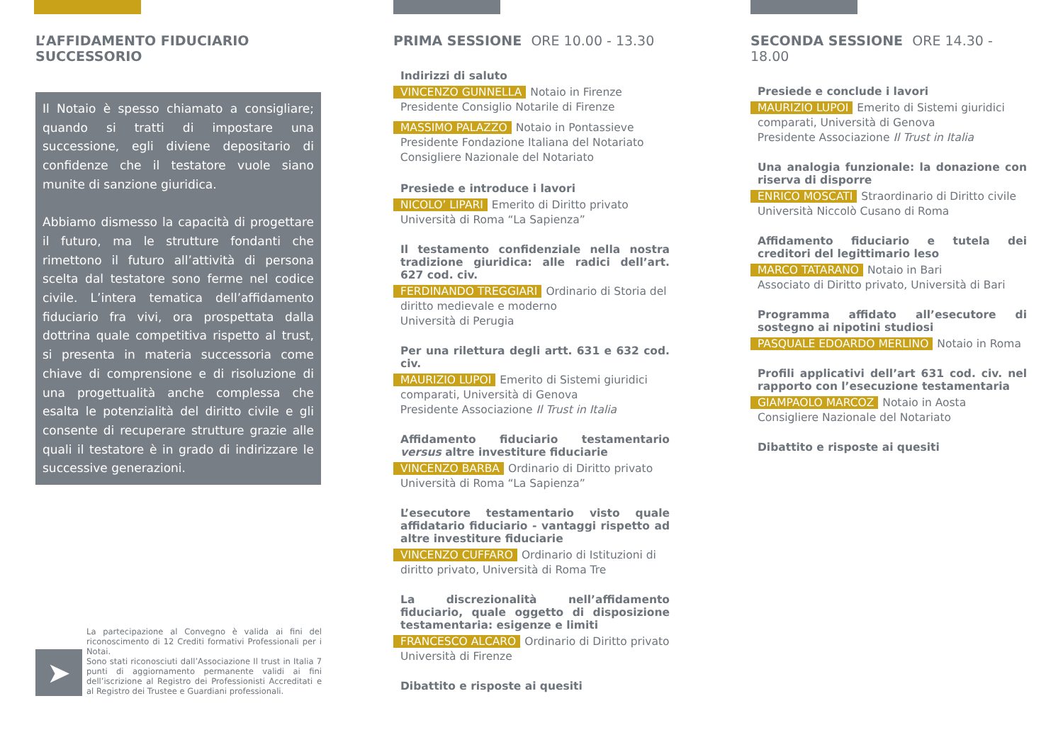L’AFFIDAMENTO FIDUCIARIO
SUCCESSORIO
Il Notaio è spesso chiamato a consigliare; quando si tratti di impostare una successione, egli diviene depositario di confidenze che il testatore vuole siano munite di sanzione giuridica.
Abbiamo dismesso la capacità di progettare il futuro, ma le strutture fondanti che rimettono il futuro all’attività di persona scelta dal testatore sono ferme nel codice civile. L’intera tematica dell’affidamento fiduciario fra vivi, ora prospettata dalla dottrina quale competitiva rispetto al trust, si presenta in materia successoria come chiave di comprensione e di risoluzione di una progettualità anche complessa che esalta le potenzialità del diritto civile e gli consente di recuperare strutture grazie alle quali il testatore è in grado di indirizzare le successive generazioni.
➤
La partecipazione al Convegno è valida ai fini del riconoscimento di 12 Crediti formativi Professionali per i Notai.
Sono stati riconosciuti dall’Associazione Il trust in Italia 7 punti di aggiornamento permanente validi ai fini dell’iscrizione al Registro dei Professionisti Accreditati e al Registro dei Trustee e Guardiani professionali.
PRIMA SESSIONE ORE 10.00 - 13.30
Indirizzi di saluto
VINCENZO GUNNELLA Notaio in Firenze
Presidente Consiglio Notarile di Firenze
MASSIMO PALAZZO Notaio in Pontassieve
Presidente Fondazione Italiana del Notariato
Consigliere Nazionale del Notariato
Presiede e introduce i lavori
NICOLO’ LIPARI Emerito di Diritto privato
Università di Roma “La Sapienza”
Il testamento confidenziale nella nostra tradizione giuridica: alle radici dell’art. 627 cod. civ.
FERDINANDO TREGGIARI Ordinario di Storia del diritto medievale e moderno
Università di Perugia
Per una rilettura degli artt. 631 e 632 cod. civ.
MAURIZIO LUPOI Emerito di Sistemi giuridici comparati, Università di Genova
Presidente Associazione Il Trust in Italia
Affidamento fiduciario testamentario versus altre investiture fiduciarie
VINCENZO BARBA Ordinario di Diritto privato
Università di Roma “La Sapienza”
L’esecutore testamentario visto quale affidatario fiduciario - vantaggi rispetto ad altre investiture fiduciarie
VINCENZO CUFFARO Ordinario di Istituzioni di diritto privato, Università di Roma Tre
La discrezionalità nell’affidamento fiduciario, quale oggetto di disposizione testamentaria: esigenze e limiti
FRANCESCO ALCARO Ordinario di Diritto privato
Università di Firenze
Dibattito e risposte ai quesiti
SECONDA SESSIONE ORE 14.30 - 18.00
Presiede e conclude i lavori
MAURIZIO LUPOI Emerito di Sistemi giuridici comparati, Università di Genova
Presidente Associazione Il Trust in Italia
Una analogia funzionale: la donazione con riserva di disporre
ENRICO MOSCATI Straordinario di Diritto civile
Università Niccolò Cusano di Roma
Affidamento fiduciario e tutela dei creditori del legittimario leso
MARCO TATARANO Notaio in Bari
Associato di Diritto privato, Università di Bari
Programma affidato all’esecutore di sostegno ai nipotini studiosi
PASQUALE EDOARDO MERLINO Notaio in Roma
Profili applicativi dell’art 631 cod. civ. nel rapporto con l’esecuzione testamentaria
GIAMPAOLO MARCOZ Notaio in Aosta
Consigliere Nazionale del Notariato
Dibattito e risposte ai quesiti